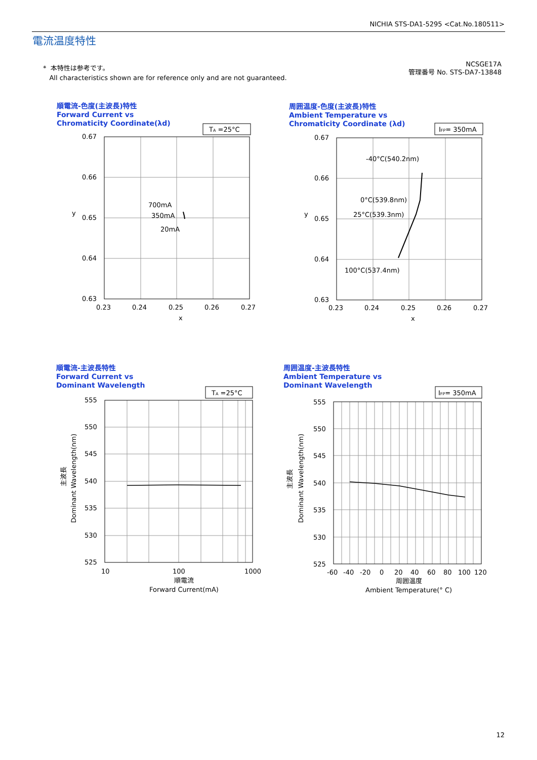NICHIA STS-DA1-5295 <Cat.No.180511>
電流温度特性
* 本特性は参考です。
All characteristics shown are for reference only and are not guaranteed.
NCSGE17A
管理番号 No. STS-DA7-13848
順電流-色度(主波長)特性
Forward Current vs
Chromaticity Coordinate(λd)
TA =25°C
0.67
0.66
0.65
0.64
0.63
0.23
0.24
0.25
0.26
0.27
x
y
700mA
350mA
20mA
周囲温度-色度(主波長)特性
Ambient Temperature vs
Chromaticity Coordinate (λd)
IFP= 350mA
0.67
0.66
0.65
0.64
0.63
0.23
0.24
0.25
0.26
0.27
x
y
-40°C(540.2nm)
0°C(539.8nm)
25°C(539.3nm)
100°C(537.4nm)
順電流-主波長特性
Forward Current vs
Dominant Wavelength
TA =25°C
555
550
545
540
535
530
525
10
100
1000
順電流
Forward Current(mA)
主波長
Dominant Wavelength(nm)
周囲温度-主波長特性
Ambient Temperature vs
Dominant Wavelength
IFP= 350mA
555
550
545
540
535
530
525
-60
-40
-20
0
20
40
60
80
100
120
周囲温度
Ambient Temperature(° C)
主波長
Dominant Wavelength(nm)
12